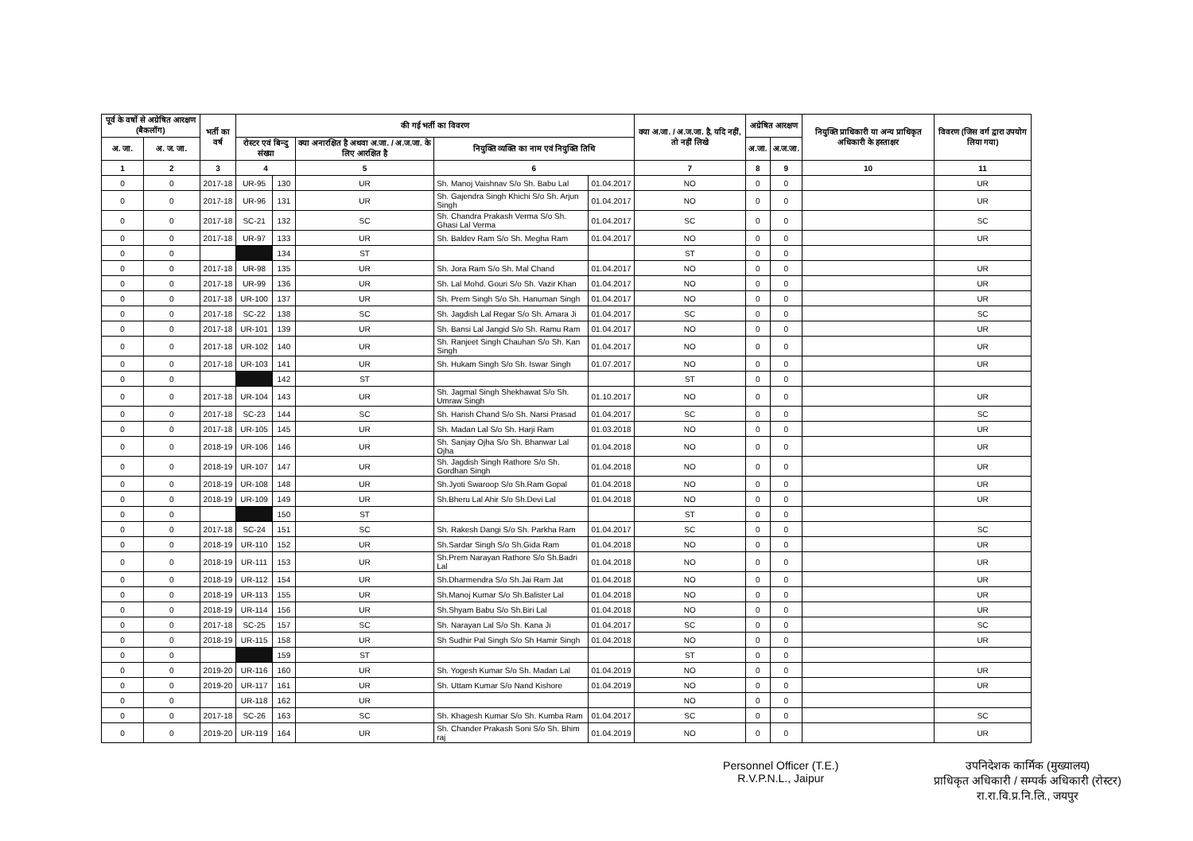| पूर्व के वर्षो से अग्रेषित आरक्षण (बैकलॉग) | | भर्ती का वर्ष | की गई भर्ती का विवरण | | | | | क्या अ.जा. / अ.ज.जा. है, यदि नहीं, तो नहीं लिखे | अग्रेषित आरक्षण | | नियुक्ति प्राधिकारी या अन्य प्राधिकृत अधिकारी के हस्ताक्षर | विवरण (जिस वर्ग द्वारा उपयोग लिया गया) |
| --- | --- | --- | --- | --- | --- | --- | --- | --- | --- | --- | --- | --- |
| अ. जा. | अ. ज. जा. | | रोस्टर एवं बिन्दु संख्या | | क्या अनारक्षित है अथवा अ.जा. / अ.ज.जा. के लिए आरक्षित है | नियुक्ति व्यक्ति का नाम एवं नियुक्ति तिथि | | | अ.जा. | अ.ज.जा. | | |
| 1 | 2 | 3 | 4 | | 5 | 6 | | 7 | 8 | 9 | 10 | 11 |
| 0 | 0 | 2017-18 | UR-95 | 130 | UR | Sh. Manoj Vaishnav S/o Sh. Babu Lal | 01.04.2017 | NO | 0 | 0 | | UR |
| 0 | 0 | 2017-18 | UR-96 | 131 | UR | Sh. Gajendra Singh Khichi S/o Sh. Arjun Singh | 01.04.2017 | NO | 0 | 0 | | UR |
| 0 | 0 | 2017-18 | SC-21 | 132 | SC | Sh. Chandra Prakash Verma S/o Sh. Ghasi Lal Verma | 01.04.2017 | SC | 0 | 0 | | SC |
| 0 | 0 | 2017-18 | UR-97 | 133 | UR | Sh. Baldev Ram S/o Sh. Megha Ram | 01.04.2017 | NO | 0 | 0 | | UR |
| 0 | 0 | | | 134 | ST | | | ST | 0 | 0 | | |
| 0 | 0 | 2017-18 | UR-98 | 135 | UR | Sh. Jora Ram S/o Sh. Mal Chand | 01.04.2017 | NO | 0 | 0 | | UR |
| 0 | 0 | 2017-18 | UR-99 | 136 | UR | Sh. Lal Mohd. Gouri S/o Sh. Vazir Khan | 01.04.2017 | NO | 0 | 0 | | UR |
| 0 | 0 | 2017-18 | UR-100 | 137 | UR | Sh. Prem Singh S/o Sh. Hanuman Singh | 01.04.2017 | NO | 0 | 0 | | UR |
| 0 | 0 | 2017-18 | SC-22 | 138 | SC | Sh. Jagdish Lal Regar S/o Sh. Amara Ji | 01.04.2017 | SC | 0 | 0 | | SC |
| 0 | 0 | 2017-18 | UR-101 | 139 | UR | Sh. Bansi Lal Jangid S/o Sh. Ramu Ram | 01.04.2017 | NO | 0 | 0 | | UR |
| 0 | 0 | 2017-18 | UR-102 | 140 | UR | Sh. Ranjeet Singh Chauhan S/o Sh. Kan Singh | 01.04.2017 | NO | 0 | 0 | | UR |
| 0 | 0 | 2017-18 | UR-103 | 141 | UR | Sh. Hukam Singh S/o Sh. Iswar Singh | 01.07.2017 | NO | 0 | 0 | | UR |
| 0 | 0 | | | 142 | ST | | | ST | 0 | 0 | | |
| 0 | 0 | 2017-18 | UR-104 | 143 | UR | Sh. Jagmal Singh Shekhawat S/o Sh. Umraw Singh | 01.10.2017 | NO | 0 | 0 | | UR |
| 0 | 0 | 2017-18 | SC-23 | 144 | SC | Sh. Harish Chand S/o Sh. Narsi Prasad | 01.04.2017 | SC | 0 | 0 | | SC |
| 0 | 0 | 2017-18 | UR-105 | 145 | UR | Sh. Madan Lal S/o Sh. Harji Ram | 01.03.2018 | NO | 0 | 0 | | UR |
| 0 | 0 | 2018-19 | UR-106 | 146 | UR | Sh. Sanjay Ojha S/o Sh. Bhanwar Lal Ojha | 01.04.2018 | NO | 0 | 0 | | UR |
| 0 | 0 | 2018-19 | UR-107 | 147 | UR | Sh. Jagdish Singh Rathore S/o Sh. Gordhan Singh | 01.04.2018 | NO | 0 | 0 | | UR |
| 0 | 0 | 2018-19 | UR-108 | 148 | UR | Sh.Jyoti Swaroop S/o Sh.Ram Gopal | 01.04.2018 | NO | 0 | 0 | | UR |
| 0 | 0 | 2018-19 | UR-109 | 149 | UR | Sh.Bheru Lal Ahir S/o Sh.Devi Lal | 01.04.2018 | NO | 0 | 0 | | UR |
| 0 | 0 | | | 150 | ST | | | ST | 0 | 0 | | |
| 0 | 0 | 2017-18 | SC-24 | 151 | SC | Sh. Rakesh Dangi S/o Sh. Parkha Ram | 01.04.2017 | SC | 0 | 0 | | SC |
| 0 | 0 | 2018-19 | UR-110 | 152 | UR | Sh.Sardar Singh S/o Sh.Gida Ram | 01.04.2018 | NO | 0 | 0 | | UR |
| 0 | 0 | 2018-19 | UR-111 | 153 | UR | Sh.Prem Narayan Rathore S/o Sh.Badri Lal | 01.04.2018 | NO | 0 | 0 | | UR |
| 0 | 0 | 2018-19 | UR-112 | 154 | UR | Sh.Dharmendra S/o Sh.Jai Ram Jat | 01.04.2018 | NO | 0 | 0 | | UR |
| 0 | 0 | 2018-19 | UR-113 | 155 | UR | Sh.Manoj Kumar S/o Sh.Balister Lal | 01.04.2018 | NO | 0 | 0 | | UR |
| 0 | 0 | 2018-19 | UR-114 | 156 | UR | Sh.Shyam Babu S/o Sh.Biri Lal | 01.04.2018 | NO | 0 | 0 | | UR |
| 0 | 0 | 2017-18 | SC-25 | 157 | SC | Sh. Narayan Lal S/o Sh. Kana Ji | 01.04.2017 | SC | 0 | 0 | | SC |
| 0 | 0 | 2018-19 | UR-115 | 158 | UR | Sh Sudhir Pal Singh S/o Sh Hamir Singh | 01.04.2018 | NO | 0 | 0 | | UR |
| 0 | 0 | | | 159 | ST | | | ST | 0 | 0 | | |
| 0 | 0 | 2019-20 | UR-116 | 160 | UR | Sh. Yogesh Kumar S/o Sh. Madan Lal | 01.04.2019 | NO | 0 | 0 | | UR |
| 0 | 0 | 2019-20 | UR-117 | 161 | UR | Sh. Uttam Kumar S/o Nand Kishore | 01.04.2019 | NO | 0 | 0 | | UR |
| 0 | 0 | | UR-118 | 162 | UR | | | NO | 0 | 0 | | |
| 0 | 0 | 2017-18 | SC-26 | 163 | SC | Sh. Khagesh Kumar S/o Sh. Kumba Ram | 01.04.2017 | SC | 0 | 0 | | SC |
| 0 | 0 | 2019-20 | UR-119 | 164 | UR | Sh. Chander Prakash Soni S/o Sh. Bhim raj | 01.04.2019 | NO | 0 | 0 | | UR |
Personnel Officer (T.E.)
R.V.P.N.L., Jaipur
उपनिदेशक कार्मिक (मुख्यालय)
प्राधिकृत अधिकारी / सम्पर्क अधिकारी (रोस्टर)
रा.रा.वि.प्र.नि.लि., जयपुर